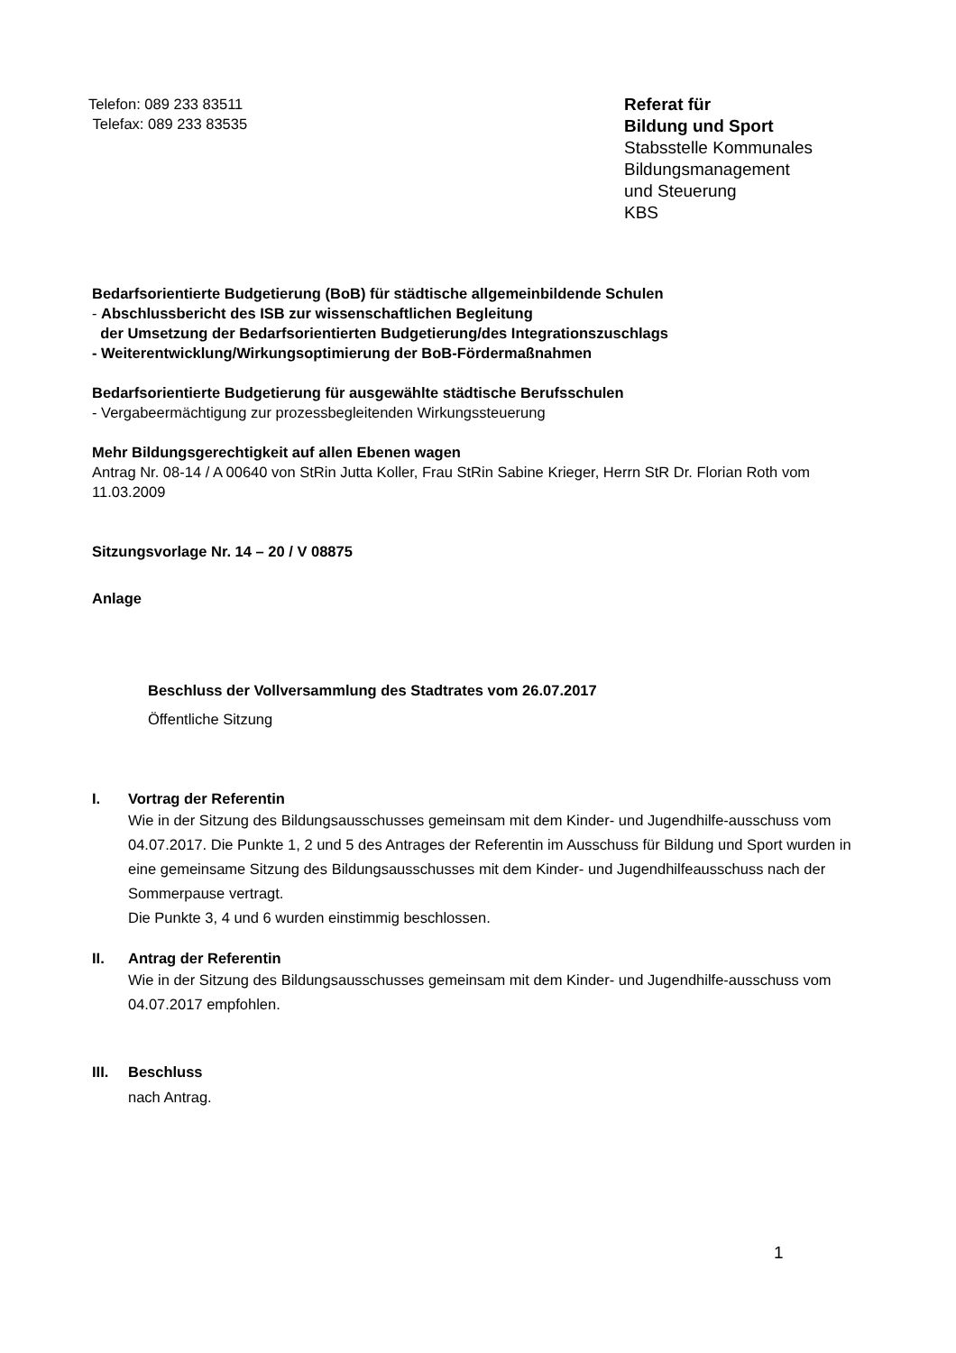Telefon: 089 233 83511
Telefax: 089 233 83535
Referat für
Bildung und Sport
Stabsstelle Kommunales
Bildungsmanagement
und Steuerung
KBS
Bedarfsorientierte Budgetierung (BoB) für städtische allgemeinbildende Schulen
- Abschlussbericht des ISB zur wissenschaftlichen Begleitung
der Umsetzung der Bedarfsorientierten Budgetierung/des Integrationszuschlags
- Weiterentwicklung/Wirkungsoptimierung der BoB-Fördermaßnahmen
Bedarfsorientierte Budgetierung für ausgewählte städtische Berufsschulen
- Vergabeermächtigung zur prozessbegleitenden Wirkungssteuerung
Mehr Bildungsgerechtigkeit auf allen Ebenen wagen
Antrag Nr. 08-14 / A 00640 von StRin Jutta Koller, Frau StRin Sabine Krieger, Herrn StR Dr. Florian Roth vom 11.03.2009
Sitzungsvorlage Nr. 14 – 20 / V 08875
Anlage
Beschluss der Vollversammlung des Stadtrates vom 26.07.2017
Öffentliche Sitzung
I. Vortrag der Referentin
Wie in der Sitzung des Bildungsausschusses gemeinsam mit dem Kinder- und Jugendhilfe-ausschuss vom 04.07.2017. Die Punkte 1, 2 und 5 des Antrages der Referentin im Ausschuss für Bildung und Sport wurden in eine gemeinsame Sitzung des Bildungsausschusses mit dem Kinder- und Jugendhilfeausschuss nach der Sommerpause vertragt.
Die Punkte 3, 4 und 6 wurden einstimmig beschlossen.
II. Antrag der Referentin
Wie in der Sitzung des Bildungsausschusses gemeinsam mit dem Kinder- und Jugendhilfe-ausschuss vom 04.07.2017 empfohlen.
III. Beschluss
nach Antrag.
1